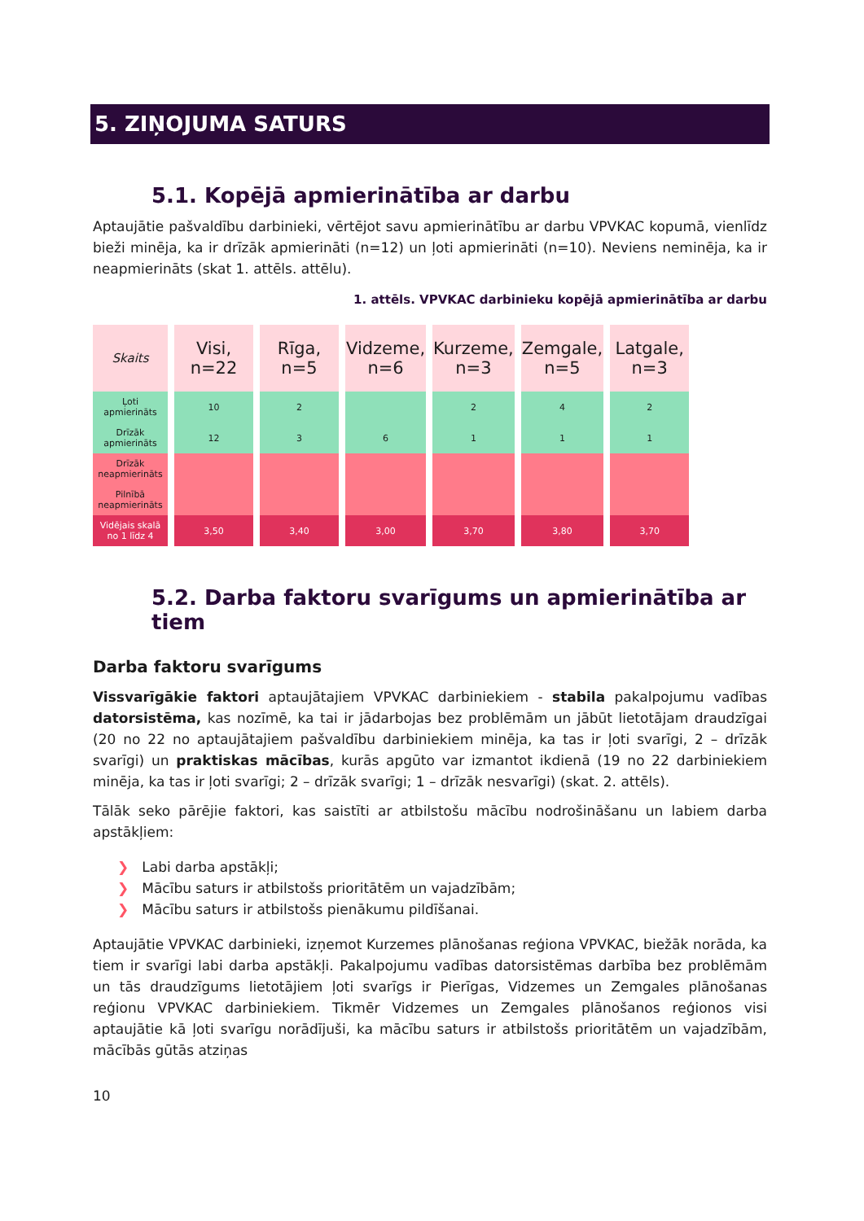5. ZIŅOJUMA SATURS
5.1. Kopējā apmierinātība ar darbu
Aptaujātie pašvaldību darbinieki, vērtējot savu apmierinātību ar darbu VPVKAC kopumā, vienlīdz bieži minēja, ka ir drīzāk apmierināti (n=12) un ļoti apmierināti (n=10). Neviens neminēja, ka ir neapmierināts (skat 1. attēls. attēlu).
1. attēls. VPVKAC darbinieku kopējā apmierinātība ar darbu
| Skaits | Visi, n=22 | Rīga, n=5 | Vidzeme, n=6 | Kurzeme, n=3 | Zemgale, n=5 | Latgale, n=3 |
| --- | --- | --- | --- | --- | --- | --- |
| Ļoti apmierināts | 10 | 2 | | 2 | 4 | 2 |
| Drīzāk apmierināts | 12 | 3 | 6 | 1 | 1 | 1 |
| Drīzāk neapmierināts | | | | | | |
| Pilnībā neapmierināts | | | | | | |
| Vidējais skalā no 1 līdz 4 | 3,50 | 3,40 | 3,00 | 3,70 | 3,80 | 3,70 |
5.2. Darba faktoru svarīgums un apmierinātība ar tiem
Darba faktoru svarīgums
Vissvarīgākie faktori aptaujātajiem VPVKAC darbiniekiem - stabila pakalpojumu vadības datorsistēma, kas nozīmē, ka tai ir jādarbojas bez problēmām un jābūt lietotājam draudzīgai (20 no 22 no aptaujātajiem pašvaldību darbiniekiem minēja, ka tas ir ļoti svarīgi, 2 – drīzāk svarīgi) un praktiskas mācības, kurās apgūto var izmantot ikdienā (19 no 22 darbiniekiem minēja, ka tas ir ļoti svarīgi; 2 – drīzāk svarīgi; 1 – drīzāk nesvarīgi) (skat. 2. attēls).
Tālāk seko pārējie faktori, kas saistīti ar atbilstošu mācību nodrošināšanu un labiem darba apstākļiem:
❯ Labi darba apstākļi;
❯ Mācību saturs ir atbilstošs prioritātēm un vajadzībām;
❯ Mācību saturs ir atbilstošs pienākumu pildīšanai.
Aptaujātie VPVKAC darbinieki, izņemot Kurzemes plānošanas reģiona VPVKAC, biežāk norāda, ka tiem ir svarīgi labi darba apstākļi. Pakalpojumu vadības datorsistēmas darbība bez problēmām un tās draudzīgums lietotājiem ļoti svarīgs ir Pierīgas, Vidzemes un Zemgales plānošanas reģionu VPVKAC darbiniekiem. Tikmēr Vidzemes un Zemgales plānošanos reģionos visi aptaujātie kā ļoti svarīgu norādījuši, ka mācību saturs ir atbilstošs prioritātēm un vajadzībām, mācībās gūtās atziņas
10